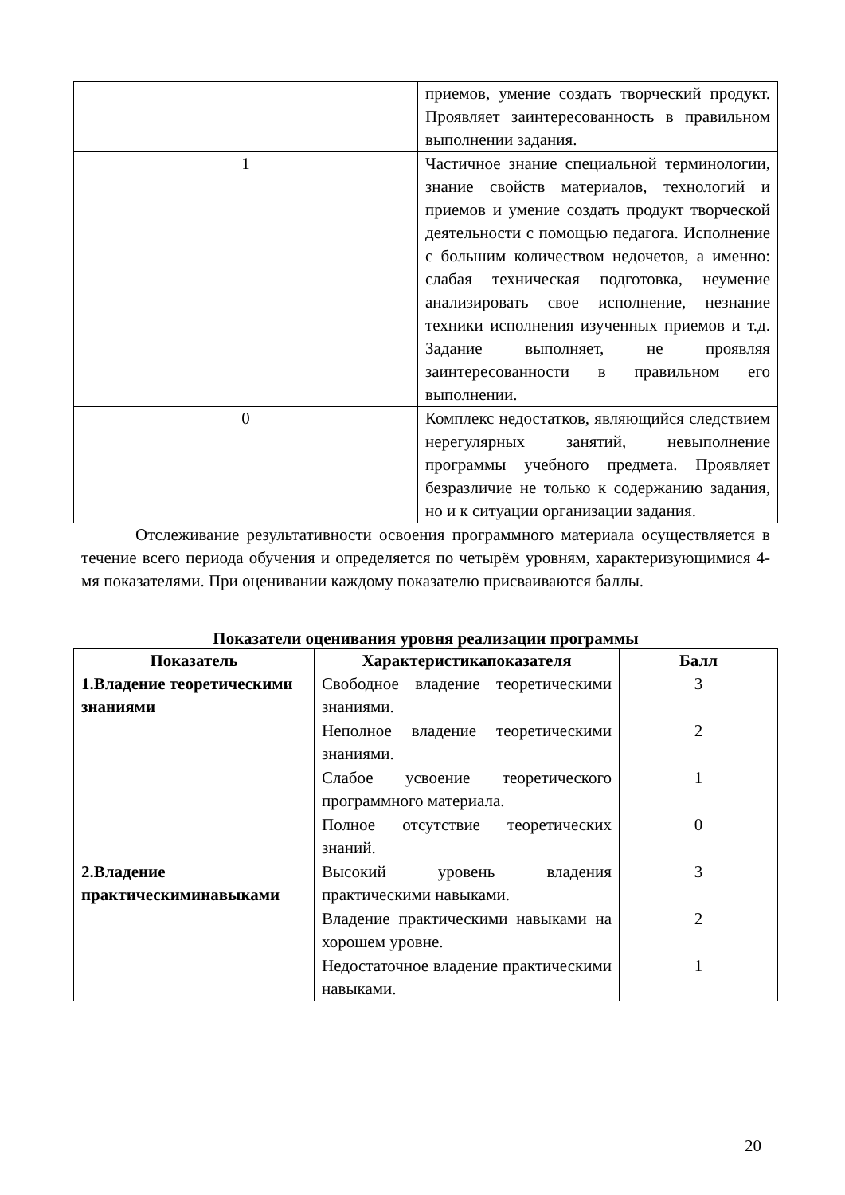| | приемов, умение создать творческий продукт. Проявляет заинтересованность в правильном выполнении задания. |
| 1 | Частичное знание специальной терминологии, знание свойств материалов, технологий и приемов и умение создать продукт творческой деятельности с помощью педагога. Исполнение с большим количеством недочетов, а именно: слабая техническая подготовка, неумение анализировать свое исполнение, незнание техники исполнения изученных приемов и т.д. Задание выполняет, не проявляя заинтересованности в правильном его выполнении. |
| 0 | Комплекс недостатков, являющийся следствием нерегулярных занятий, невыполнение программы учебного предмета. Проявляет безразличие не только к содержанию задания, но и к ситуации организации задания. |
Отслеживание результативности освоения программного материала осуществляется в течение всего периода обучения и определяется по четырём уровням, характеризующимися 4-мя показателями. При оценивании каждому показателю присваиваются баллы.
Показатели оценивания уровня реализации программы
| Показатель | Характеристикапоказателя | Балл |
| --- | --- | --- |
| 1.Владение теоретическими знаниями | Свободное владение теоретическими знаниями. | 3 |
| | Неполное владение теоретическими знаниями. | 2 |
| | Слабое усвоение теоретического программного материала. | 1 |
| | Полное отсутствие теоретических знаний. | 0 |
| 2.Владение практическиминавыками | Высокий уровень владения практическими навыками. | 3 |
| | Владение практическими навыками на хорошем уровне. | 2 |
| | Недостаточное владение практическими навыками. | 1 |
20